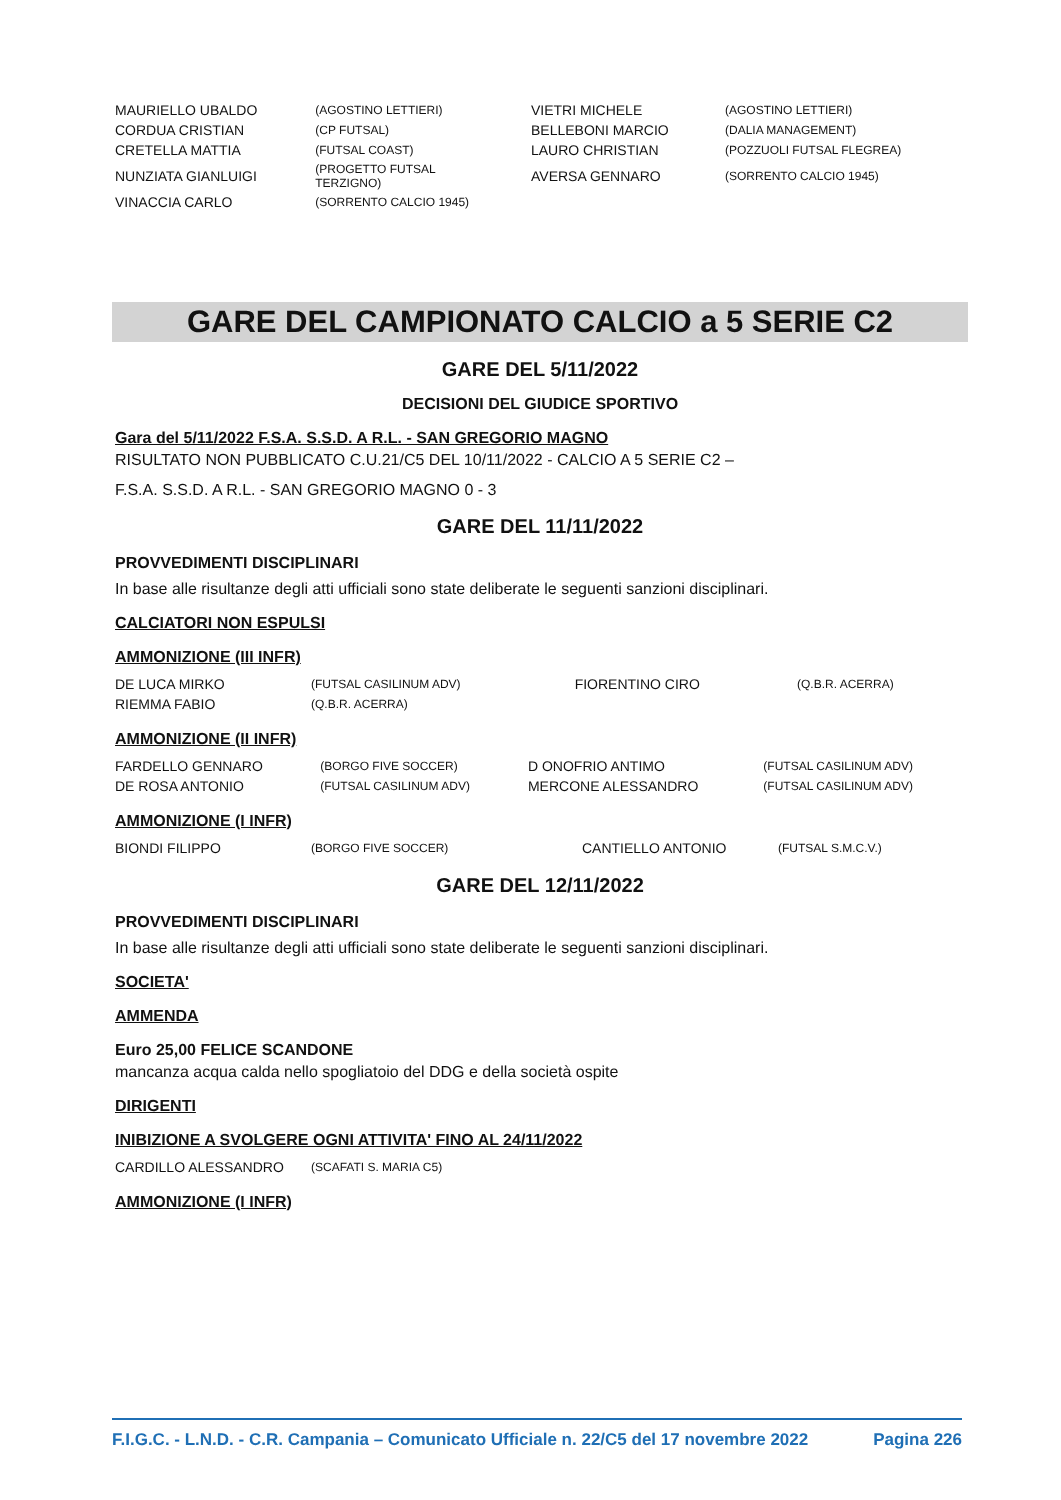| MAURIELLO UBALDO | (AGOSTINO LETTIERI) | VIETRI MICHELE | (AGOSTINO LETTIERI) |
| CORDUA CRISTIAN | (CP FUTSAL) | BELLEBONI MARCIO | (DALIA MANAGEMENT) |
| CRETELLA MATTIA | (FUTSAL COAST) | LAURO CHRISTIAN | (POZZUOLI FUTSAL FLEGREA) |
| NUNZIATA GIANLUIGI | (PROGETTO FUTSAL TERZIGNO) | AVERSA GENNARO | (SORRENTO CALCIO 1945) |
| VINACCIA CARLO | (SORRENTO CALCIO 1945) | | |
GARE DEL CAMPIONATO CALCIO a 5 SERIE C2
GARE DEL 5/11/2022
DECISIONI DEL GIUDICE SPORTIVO
Gara del 5/11/2022 F.S.A. S.S.D. A R.L. - SAN GREGORIO MAGNO
RISULTATO NON PUBBLICATO C.U.21/C5 DEL 10/11/2022 - CALCIO A 5 SERIE C2 –
F.S.A. S.S.D. A R.L. - SAN GREGORIO MAGNO 0 - 3
GARE DEL 11/11/2022
PROVVEDIMENTI DISCIPLINARI
In base alle risultanze degli atti ufficiali sono state deliberate le seguenti sanzioni disciplinari.
CALCIATORI NON ESPULSI
AMMONIZIONE (III INFR)
| DE LUCA MIRKO | (FUTSAL CASILINUM ADV) | FIORENTINO CIRO | (Q.B.R. ACERRA) |
| RIEMMA FABIO | (Q.B.R. ACERRA) | | |
AMMONIZIONE (II INFR)
| FARDELLO GENNARO | (BORGO FIVE SOCCER) | D ONOFRIO ANTIMO | (FUTSAL CASILINUM ADV) |
| DE ROSA ANTONIO | (FUTSAL CASILINUM ADV) | MERCONE ALESSANDRO | (FUTSAL CASILINUM ADV) |
AMMONIZIONE (I INFR)
| BIONDI FILIPPO | (BORGO FIVE SOCCER) | CANTIELLO ANTONIO | (FUTSAL S.M.C.V.) |
GARE DEL 12/11/2022
PROVVEDIMENTI DISCIPLINARI
In base alle risultanze degli atti ufficiali sono state deliberate le seguenti sanzioni disciplinari.
SOCIETA'
AMMENDA
Euro 25,00 FELICE SCANDONE
mancanza acqua calda nello spogliatoio del DDG e della società ospite
DIRIGENTI
INIBIZIONE A SVOLGERE OGNI ATTIVITA' FINO AL 24/11/2022
| CARDILLO ALESSANDRO | (SCAFATI S. MARIA C5) |
AMMONIZIONE (I INFR)
F.I.G.C. - L.N.D. - C.R. Campania – Comunicato Ufficiale n. 22/C5 del 17 novembre 2022 Pagina 226